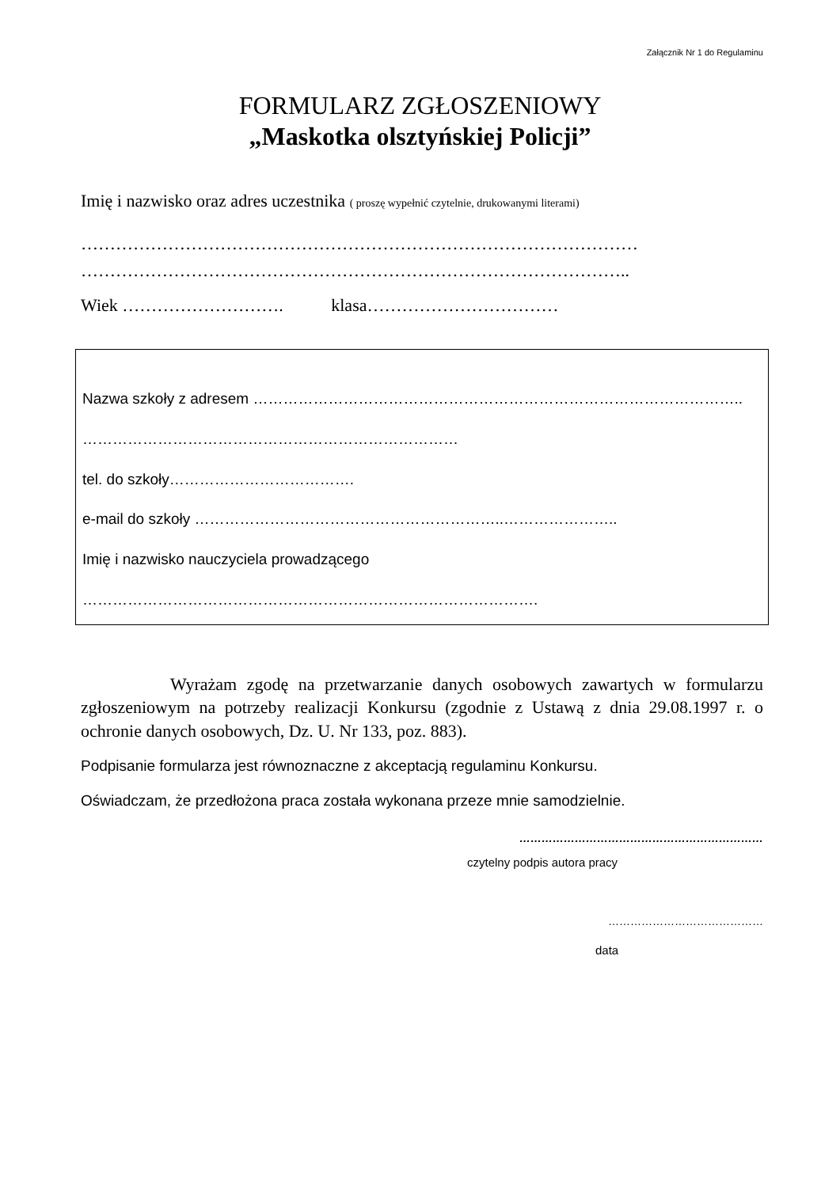Załącznik Nr 1 do Regulaminu
FORMULARZ ZGŁOSZENIOWY
„Maskotka olsztyńskiej Policji”
Imię i nazwisko oraz adres uczestnika ( proszę wypełnić czytelnie, drukowanymi literami)
……………………………………………………………………………………
…………………………………………………………………………………..
Wiek ………………………. klasa……………………………
Nazwa szkoły z adresem ……………………………………………………………………………………..
…………………………………………………………………
tel. do szkoły……………………………….
e-mail do szkoły ……………………………………………………..…………………..
Imię i nazwisko nauczyciela prowadzącego
……………………………………………………………………………….
Wyrażam zgodę na przetwarzanie danych osobowych zawartych w formularzu zgłoszeniowym na potrzeby realizacji Konkursu (zgodnie z Ustawą z dnia 29.08.1997 r. o ochronie danych osobowych, Dz. U. Nr 133, poz. 883).
Podpisanie formularza jest równoznaczne z akceptacją regulaminu Konkursu.
Oświadczam, że przedłożona praca została wykonana przeze mnie samodzielnie.
…………………………………………………………
czytelny podpis autora pracy
……………………………………
data